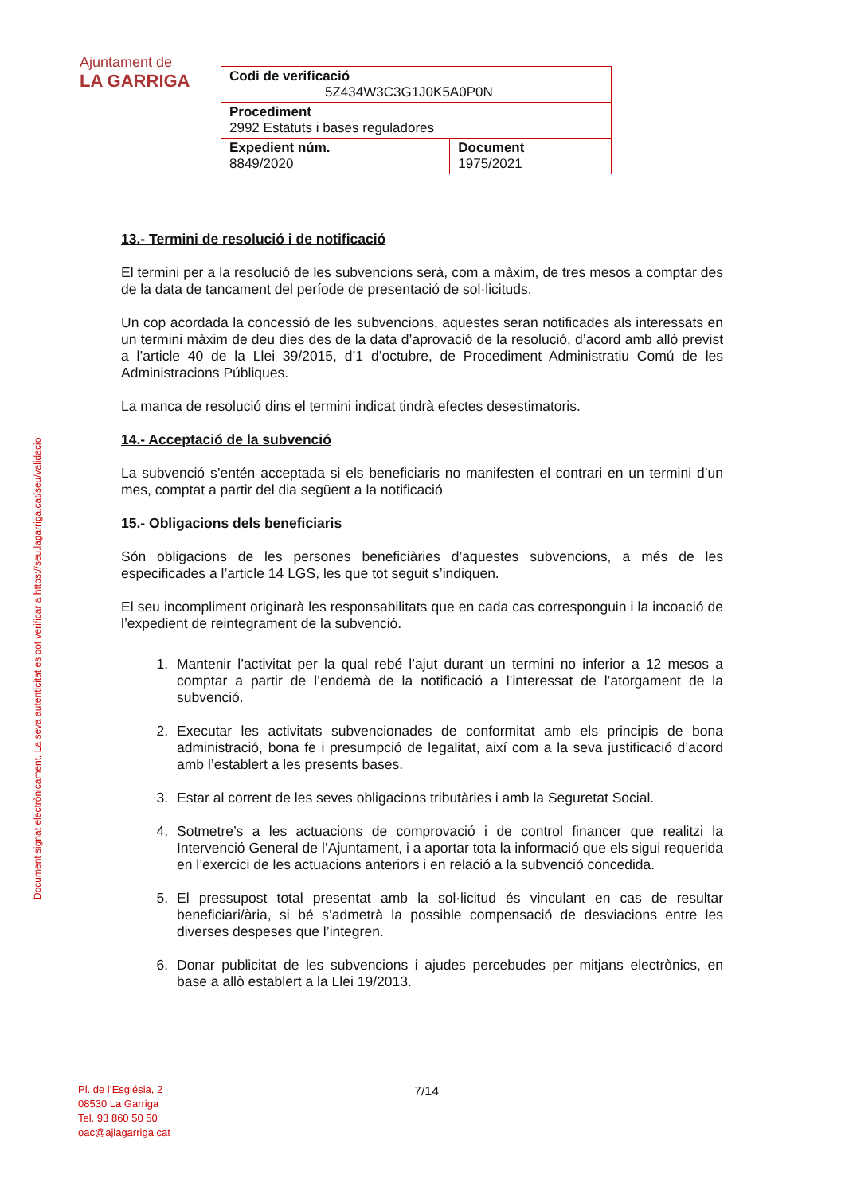Ajuntament de
LA GARRIGA
| Codi de verificació 5Z434W3C3G1J0K5A0P0N | |
| Procediment 2992 Estatuts i bases reguladores | |
| Expedient núm. 8849/2020 | Document 1975/2021 |
Document signat electrònicament. La seva autenticitat es pot verificar a https://seu.lagarriga.cat/seu/validacio
13.- Termini de resolució i de notificació
El termini per a la resolució de les subvencions serà, com a màxim, de tres mesos a comptar des de la data de tancament del període de presentació de sol·licituds.
Un cop acordada la concessió de les subvencions, aquestes seran notificades als interessats en un termini màxim de deu dies des de la data d’aprovació de la resolució, d’acord amb allò previst a l’article 40 de la Llei 39/2015, d’1 d’octubre, de Procediment Administratiu Comú de les Administracions Públiques.
La manca de resolució dins el termini indicat tindrà efectes desestimatoris.
14.- Acceptació de la subvenció
La subvenció s’entén acceptada si els beneficiaris no manifesten el contrari en un termini d’un mes, comptat a partir del dia següent a la notificació
15.- Obligacions dels beneficiaris
Són obligacions de les persones beneficiàries d’aquestes subvencions, a més de les especificades a l’article 14 LGS, les que tot seguit s’indiquen.
El seu incompliment originarà les responsabilitats que en cada cas corresponguin i la incoació de l’expedient de reintegrament de la subvenció.
1. Mantenir l’activitat per la qual rebé l’ajut durant un termini no inferior a 12 mesos a comptar a partir de l’endemà de la notificació a l’interessat de l’atorgament de la subvenció.
2. Executar les activitats subvencionades de conformitat amb els principis de bona administració, bona fe i presumpció de legalitat, així com a la seva justificació d’acord amb l’establert a les presents bases.
3. Estar al corrent de les seves obligacions tributàries i amb la Seguretat Social.
4. Sotmetre’s a les actuacions de comprovació i de control financer que realitzi la Intervenció General de l’Ajuntament, i a aportar tota la informació que els sigui requerida en l’exercici de les actuacions anteriors i en relació a la subvenció concedida.
5. El pressupost total presentat amb la sol·licitud és vinculant en cas de resultar beneficiari/ària, si bé s’admetrà la possible compensació de desviacions entre les diverses despeses que l’integren.
6. Donar publicitat de les subvencions i ajudes percebudes per mitjans electrònics, en base a allò establert a la Llei 19/2013.
Pl. de l’Església, 2
08530 La Garriga
Tel. 93 860 50 50
oac@ajlagarriga.cat
7/14